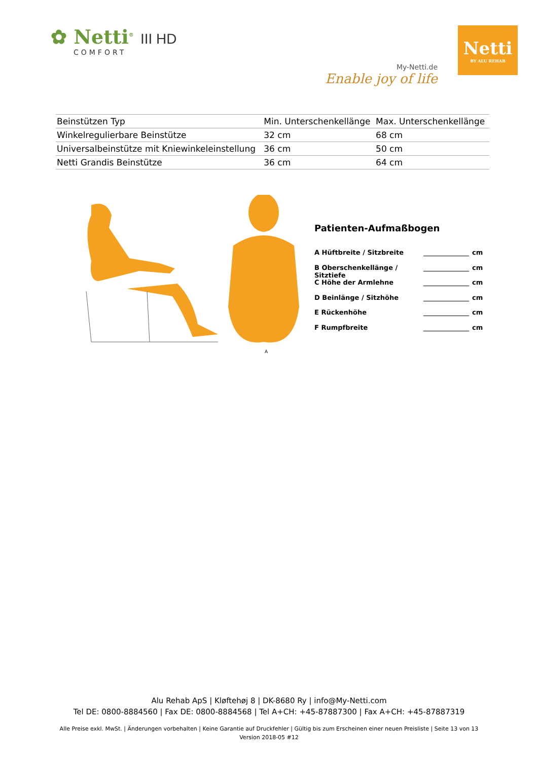✿ Netti<sup>®</sup> III HD
COMFORT
My-Netti.de
Enable joy of life
Netti
BY ALU REHAB
| Beinstützen Typ | Min. Unterschenkellänge | Max. Unterschenkellänge |
| --- | --- | --- |
| Winkelregulierbare Beinstütze | 32 cm | 68 cm |
| Universalbeinstütze mit Kniewinkeleinstellung | 36 cm | 50 cm |
| Netti Grandis Beinstütze | 36 cm | 64 cm |
A
Patienten-Aufmaßbogen
A Hüftbreite / Sitzbreite cm
B Oberschenkellänge / Sitztiefe cm
C Höhe der Armlehne cm
D Beinlänge / Sitzhöhe cm
E Rückenhöhe cm
F Rumpfbreite cm
Alu Rehab ApS | Kløftehøj 8 | DK-8680 Ry | info@My-Netti.com
Tel DE: 0800-8884560 | Fax DE: 0800-8884568 | Tel A+CH: +45-87887300 | Fax A+CH: +45-87887319
Alle Preise exkl. MwSt. | Änderungen vorbehalten | Keine Garantie auf Druckfehler | Gültig bis zum Erscheinen einer neuen Preisliste | Seite 13 von 13
Version 2018-05 #12